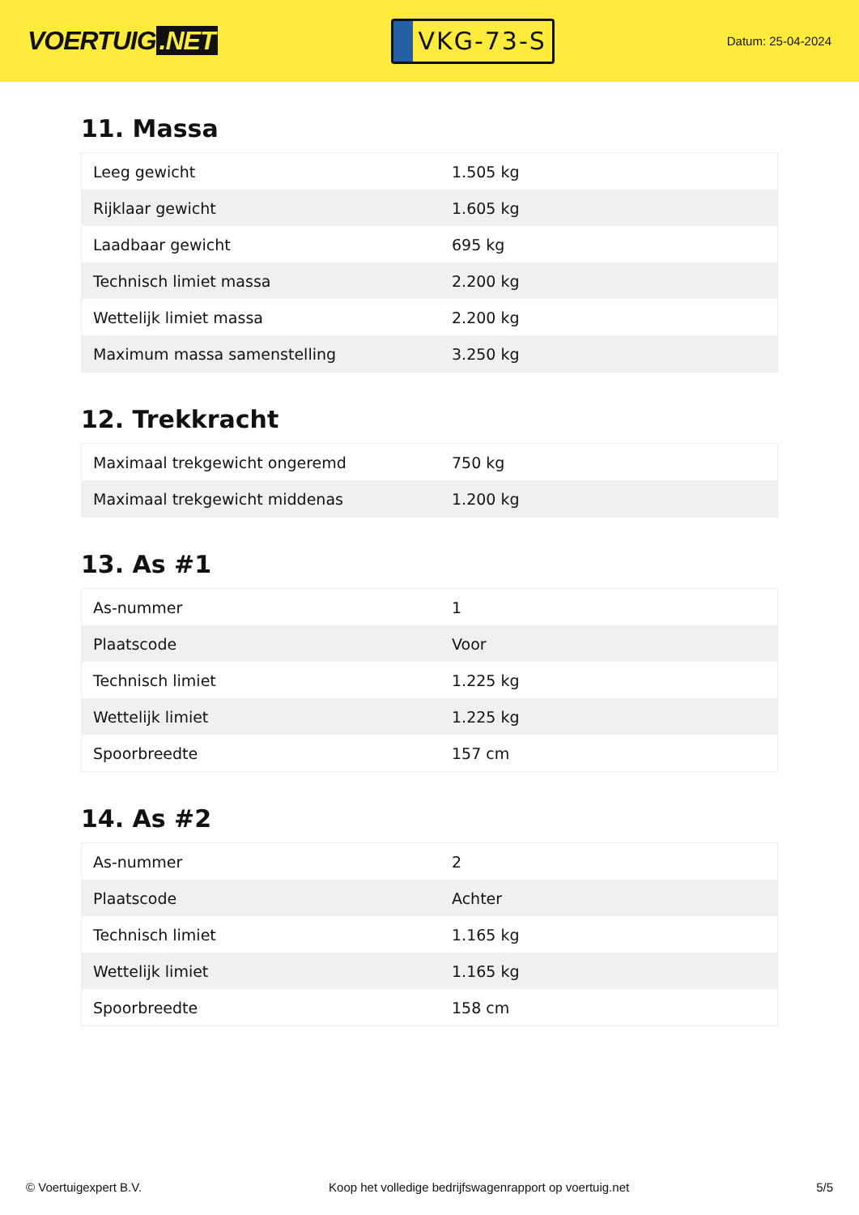VOERTUIG.NET
VKG-73-S
Datum: 25-04-2024
11. Massa
| Leeg gewicht | 1.505 kg |
| Rijklaar gewicht | 1.605 kg |
| Laadbaar gewicht | 695 kg |
| Technisch limiet massa | 2.200 kg |
| Wettelijk limiet massa | 2.200 kg |
| Maximum massa samenstelling | 3.250 kg |
12. Trekkracht
| Maximaal trekgewicht ongeremd | 750 kg |
| Maximaal trekgewicht middenas | 1.200 kg |
13. As #1
| As-nummer | 1 |
| Plaatscode | Voor |
| Technisch limiet | 1.225 kg |
| Wettelijk limiet | 1.225 kg |
| Spoorbreedte | 157 cm |
14. As #2
| As-nummer | 2 |
| Plaatscode | Achter |
| Technisch limiet | 1.165 kg |
| Wettelijk limiet | 1.165 kg |
| Spoorbreedte | 158 cm |
© Voertuigexpert B.V. Koop het volledige bedrijfswagenrapport op voertuig.net 5/5